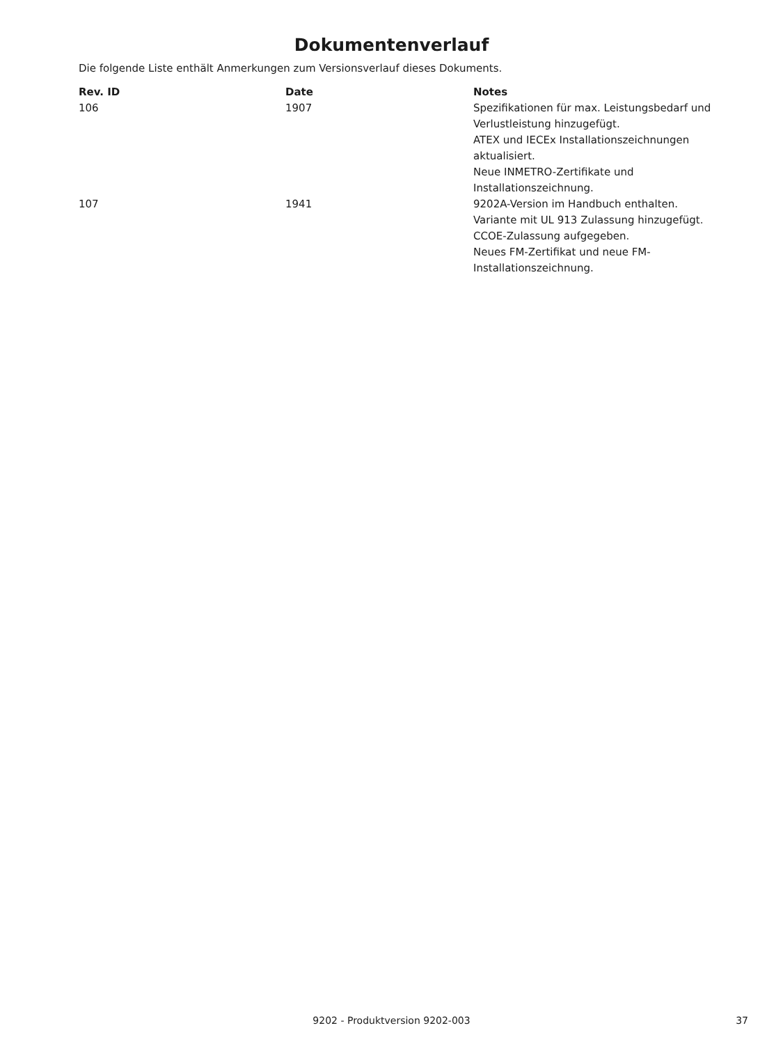Dokumentenverlauf
Die folgende Liste enthält Anmerkungen zum Versionsverlauf dieses Dokuments.
| Rev. ID | Date | Notes |
| --- | --- | --- |
| 106 | 1907 | Spezifikationen für max. Leistungsbedarf und Verlustleistung hinzugefügt. ATEX und IECEx Installationszeichnungen aktualisiert. Neue INMETRO-Zertifikate und Installationszeichnung. |
| 107 | 1941 | 9202A-Version im Handbuch enthalten. Variante mit UL 913 Zulassung hinzugefügt. CCOE-Zulassung aufgegeben. Neues FM-Zertifikat und neue FM-Installationszeichnung. |
9202 - Produktversion 9202-003 37